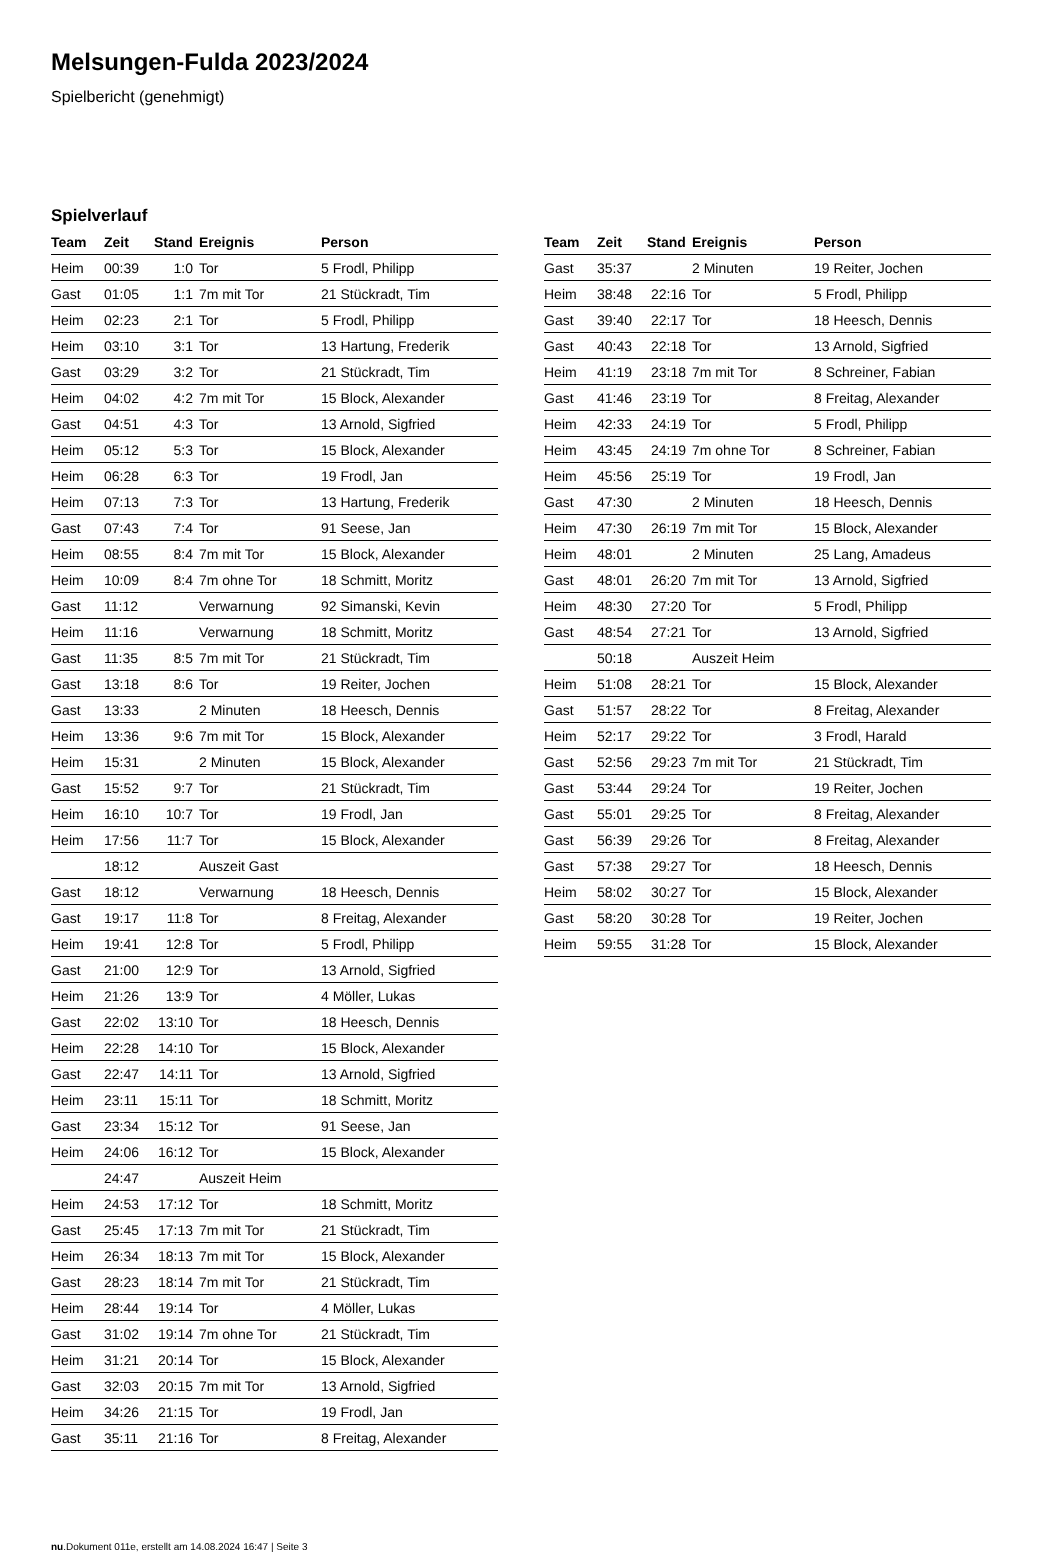Melsungen-Fulda 2023/2024
Spielbericht (genehmigt)
Spielverlauf
| Team | Zeit | Stand | Ereignis | Person |
| --- | --- | --- | --- | --- |
| Heim | 00:39 | 1:0 | Tor | 5 Frodl, Philipp |
| Gast | 01:05 | 1:1 | 7m mit Tor | 21 Stückradt, Tim |
| Heim | 02:23 | 2:1 | Tor | 5 Frodl, Philipp |
| Heim | 03:10 | 3:1 | Tor | 13 Hartung, Frederik |
| Gast | 03:29 | 3:2 | Tor | 21 Stückradt, Tim |
| Heim | 04:02 | 4:2 | 7m mit Tor | 15 Block, Alexander |
| Gast | 04:51 | 4:3 | Tor | 13 Arnold, Sigfried |
| Heim | 05:12 | 5:3 | Tor | 15 Block, Alexander |
| Heim | 06:28 | 6:3 | Tor | 19 Frodl, Jan |
| Heim | 07:13 | 7:3 | Tor | 13 Hartung, Frederik |
| Gast | 07:43 | 7:4 | Tor | 91 Seese, Jan |
| Heim | 08:55 | 8:4 | 7m mit Tor | 15 Block, Alexander |
| Heim | 10:09 | 8:4 | 7m ohne Tor | 18 Schmitt, Moritz |
| Gast | 11:12 | | Verwarnung | 92 Simanski, Kevin |
| Heim | 11:16 | | Verwarnung | 18 Schmitt, Moritz |
| Gast | 11:35 | 8:5 | 7m mit Tor | 21 Stückradt, Tim |
| Gast | 13:18 | 8:6 | Tor | 19 Reiter, Jochen |
| Gast | 13:33 | | 2 Minuten | 18 Heesch, Dennis |
| Heim | 13:36 | 9:6 | 7m mit Tor | 15 Block, Alexander |
| Heim | 15:31 | | 2 Minuten | 15 Block, Alexander |
| Gast | 15:52 | 9:7 | Tor | 21 Stückradt, Tim |
| Heim | 16:10 | 10:7 | Tor | 19 Frodl, Jan |
| Heim | 17:56 | 11:7 | Tor | 15 Block, Alexander |
| | 18:12 | | Auszeit Gast | |
| Gast | 18:12 | | Verwarnung | 18 Heesch, Dennis |
| Gast | 19:17 | 11:8 | Tor | 8 Freitag, Alexander |
| Heim | 19:41 | 12:8 | Tor | 5 Frodl, Philipp |
| Gast | 21:00 | 12:9 | Tor | 13 Arnold, Sigfried |
| Heim | 21:26 | 13:9 | Tor | 4 Möller, Lukas |
| Gast | 22:02 | 13:10 | Tor | 18 Heesch, Dennis |
| Heim | 22:28 | 14:10 | Tor | 15 Block, Alexander |
| Gast | 22:47 | 14:11 | Tor | 13 Arnold, Sigfried |
| Heim | 23:11 | 15:11 | Tor | 18 Schmitt, Moritz |
| Gast | 23:34 | 15:12 | Tor | 91 Seese, Jan |
| Heim | 24:06 | 16:12 | Tor | 15 Block, Alexander |
| | 24:47 | | Auszeit Heim | |
| Heim | 24:53 | 17:12 | Tor | 18 Schmitt, Moritz |
| Gast | 25:45 | 17:13 | 7m mit Tor | 21 Stückradt, Tim |
| Heim | 26:34 | 18:13 | 7m mit Tor | 15 Block, Alexander |
| Gast | 28:23 | 18:14 | 7m mit Tor | 21 Stückradt, Tim |
| Heim | 28:44 | 19:14 | Tor | 4 Möller, Lukas |
| Gast | 31:02 | 19:14 | 7m ohne Tor | 21 Stückradt, Tim |
| Heim | 31:21 | 20:14 | Tor | 15 Block, Alexander |
| Gast | 32:03 | 20:15 | 7m mit Tor | 13 Arnold, Sigfried |
| Heim | 34:26 | 21:15 | Tor | 19 Frodl, Jan |
| Gast | 35:11 | 21:16 | Tor | 8 Freitag, Alexander |
| Team | Zeit | Stand | Ereignis | Person |
| --- | --- | --- | --- | --- |
| Gast | 35:37 | | 2 Minuten | 19 Reiter, Jochen |
| Heim | 38:48 | 22:16 | Tor | 5 Frodl, Philipp |
| Gast | 39:40 | 22:17 | Tor | 18 Heesch, Dennis |
| Gast | 40:43 | 22:18 | Tor | 13 Arnold, Sigfried |
| Heim | 41:19 | 23:18 | 7m mit Tor | 8 Schreiner, Fabian |
| Gast | 41:46 | 23:19 | Tor | 8 Freitag, Alexander |
| Heim | 42:33 | 24:19 | Tor | 5 Frodl, Philipp |
| Heim | 43:45 | 24:19 | 7m ohne Tor | 8 Schreiner, Fabian |
| Heim | 45:56 | 25:19 | Tor | 19 Frodl, Jan |
| Gast | 47:30 | | 2 Minuten | 18 Heesch, Dennis |
| Heim | 47:30 | 26:19 | 7m mit Tor | 15 Block, Alexander |
| Heim | 48:01 | | 2 Minuten | 25 Lang, Amadeus |
| Gast | 48:01 | 26:20 | 7m mit Tor | 13 Arnold, Sigfried |
| Heim | 48:30 | 27:20 | Tor | 5 Frodl, Philipp |
| Gast | 48:54 | 27:21 | Tor | 13 Arnold, Sigfried |
| | 50:18 | | Auszeit Heim | |
| Heim | 51:08 | 28:21 | Tor | 15 Block, Alexander |
| Gast | 51:57 | 28:22 | Tor | 8 Freitag, Alexander |
| Heim | 52:17 | 29:22 | Tor | 3 Frodl, Harald |
| Gast | 52:56 | 29:23 | 7m mit Tor | 21 Stückradt, Tim |
| Gast | 53:44 | 29:24 | Tor | 19 Reiter, Jochen |
| Gast | 55:01 | 29:25 | Tor | 8 Freitag, Alexander |
| Gast | 56:39 | 29:26 | Tor | 8 Freitag, Alexander |
| Gast | 57:38 | 29:27 | Tor | 18 Heesch, Dennis |
| Heim | 58:02 | 30:27 | Tor | 15 Block, Alexander |
| Gast | 58:20 | 30:28 | Tor | 19 Reiter, Jochen |
| Heim | 59:55 | 31:28 | Tor | 15 Block, Alexander |
nu.Dokument 011e, erstellt am 14.08.2024 16:47 | Seite 3